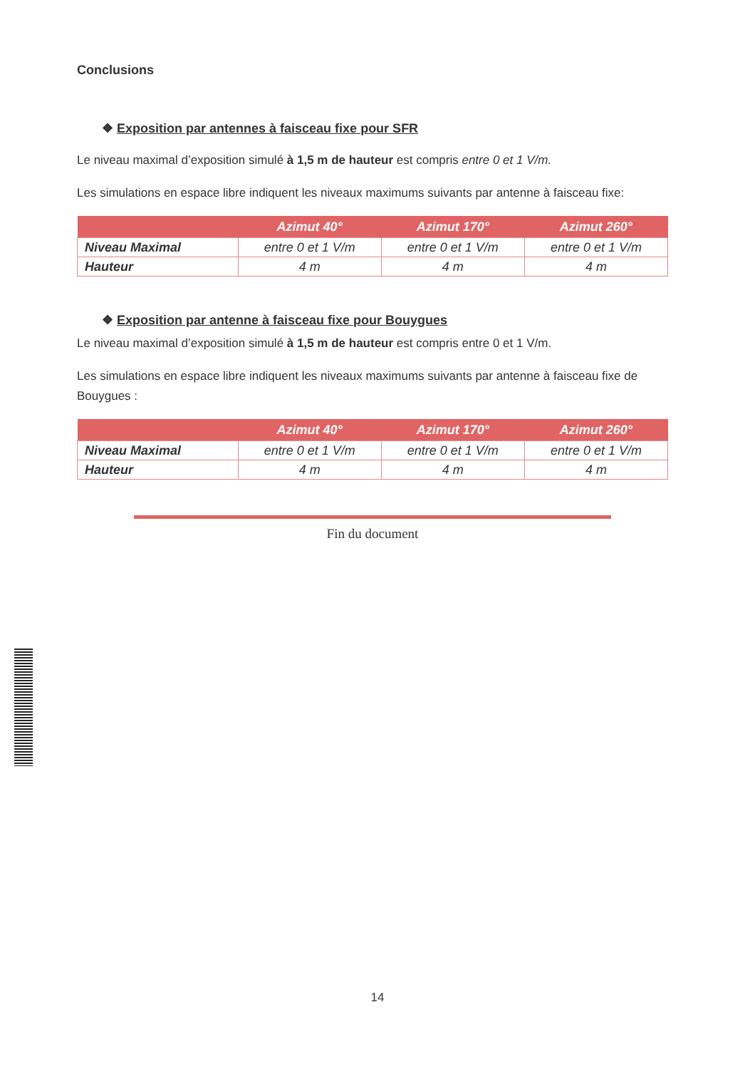Conclusions
❖ Exposition par antennes à faisceau fixe pour SFR
Le niveau maximal d’exposition simulé à 1,5 m de hauteur est compris entre 0 et 1 V/m.
Les simulations en espace libre indiquent les niveaux maximums suivants par antenne à faisceau fixe:
| | Azimut 40° | Azimut 170° | Azimut 260° |
| --- | --- | --- | --- |
| Niveau Maximal | entre 0 et 1 V/m | entre 0 et 1 V/m | entre 0 et 1 V/m |
| Hauteur | 4 m | 4 m | 4 m |
❖ Exposition par antenne à faisceau fixe pour Bouygues
Le niveau maximal d’exposition simulé à 1,5 m de hauteur est compris entre 0 et 1 V/m.
Les simulations en espace libre indiquent les niveaux maximums suivants par antenne à faisceau fixe de Bouygues :
| | Azimut 40° | Azimut 170° | Azimut 260° |
| --- | --- | --- | --- |
| Niveau Maximal | entre 0 et 1 V/m | entre 0 et 1 V/m | entre 0 et 1 V/m |
| Hauteur | 4 m | 4 m | 4 m |
Fin du document
14